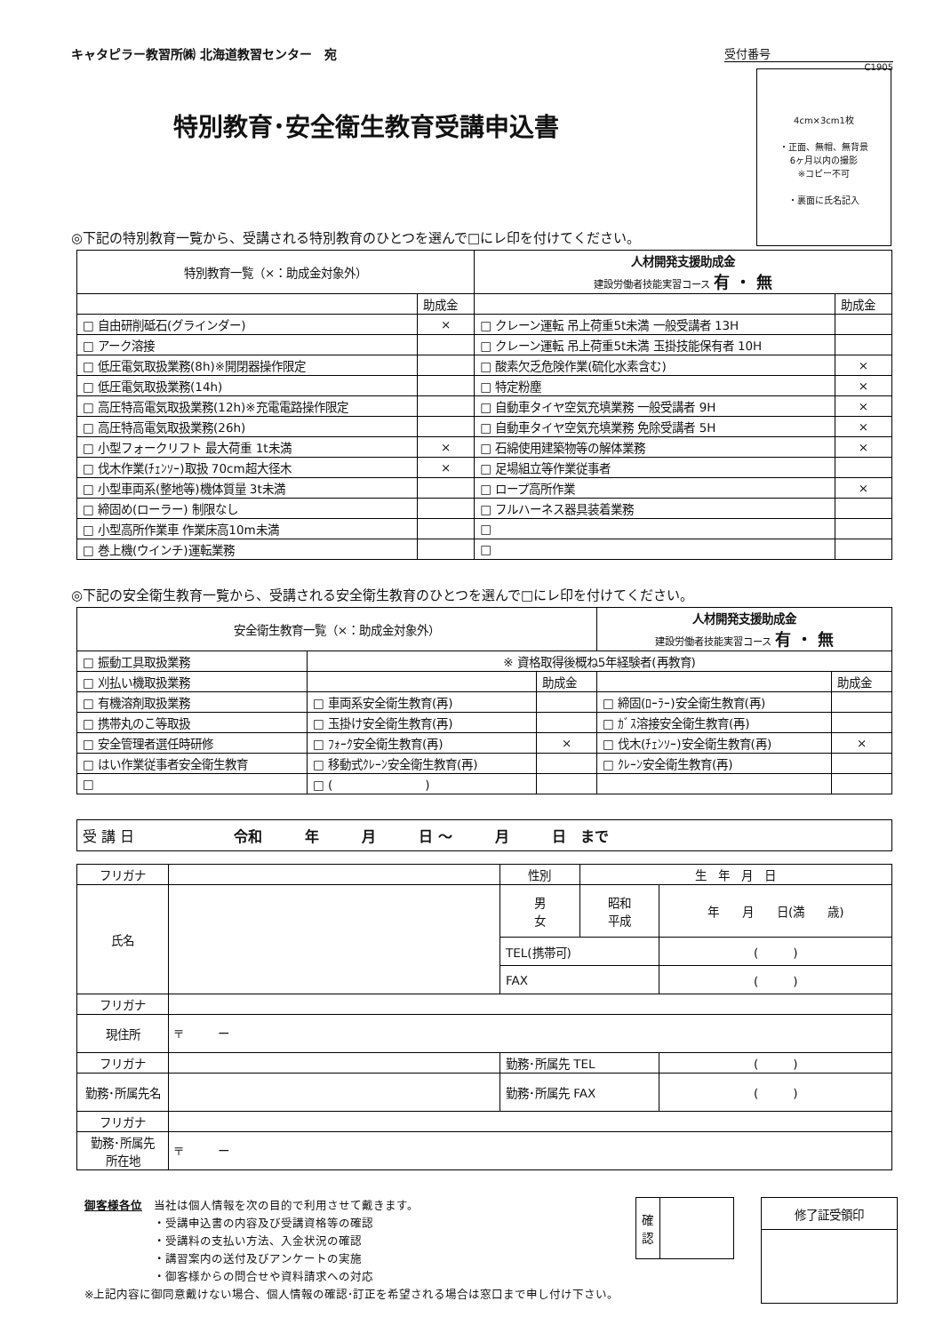キャタピラー教習所㈱ 北海道教習センター　宛
受付番号
C1905
4cm×3cm1枚
・正面、無帽、無背景
6ヶ月以内の撮影
※コピー不可
・裏面に氏名記入
特別教育･安全衛生教育受講申込書
◎下記の特別教育一覧から、受講される特別教育のひとつを選んで□にレ印を付けてください。
| 特別教育一覧（×：助成金対象外） | | 人材開発支援助成金 建設労働者技能実習コース 有 ・ 無 | |
| --- | --- | --- | --- |
| | 助成金 | | 助成金 |
| □ 自由研削砥石(グラインダー) | × | □ クレーン運転 吊上荷重5t未満 一般受講者 13H | |
| □ アーク溶接 | | □ クレーン運転 吊上荷重5t未満 玉掛技能保有者 10H | |
| □ 低圧電気取扱業務(8h)※開閉器操作限定 | | □ 酸素欠乏危険作業(硫化水素含む) | × |
| □ 低圧電気取扱業務(14h) | | □ 特定粉塵 | × |
| □ 高圧特高電気取扱業務(12h)※充電電路操作限定 | | □ 自動車タイヤ空気充填業務 一般受講者 9H | × |
| □ 高圧特高電気取扱業務(26h) | | □ 自動車タイヤ空気充填業務 免除受講者 5H | × |
| □ 小型フォークリフト 最大荷重 1t未満 | × | □ 石綿使用建築物等の解体業務 | × |
| □ 伐木作業(ﾁｪﾝｿｰ)取扱 70cm超大径木 | × | □ 足場組立等作業従事者 | |
| □ 小型車両系(整地等)機体質量 3t未満 | | □ ロープ高所作業 | × |
| □ 締固め(ローラー) 制限なし | | □ フルハーネス器具装着業務 | |
| □ 小型高所作業車 作業床高10m未満 | | □ | |
| □ 巻上機(ウインチ)運転業務 | | □ | |
◎下記の安全衛生教育一覧から、受講される安全衛生教育のひとつを選んで□にレ印を付けてください。
| 安全衛生教育一覧（×：助成金対象外） | | | 人材開発支援助成金 建設労働者技能実習コース 有 ・ 無 | |
| --- | --- | --- | --- | --- |
| □ 振動工具取扱業務 | ※ 資格取得後概ね5年経験者(再教育) | | | |
| □ 刈払い機取扱業務 | | 助成金 | | 助成金 |
| □ 有機溶剤取扱業務 | □ 車両系安全衛生教育(再) | | □ 締固(ﾛｰﾗｰ)安全衛生教育(再) | |
| □ 携帯丸のこ等取扱 | □ 玉掛け安全衛生教育(再) | | □ ｶﾞｽ溶接安全衛生教育(再) | |
| □ 安全管理者選任時研修 | □ ﾌｫｰｸ安全衛生教育(再) | × | □ 伐木(ﾁｪﾝｿｰ)安全衛生教育(再) | × |
| □ はい作業従事者安全衛生教育 | □ 移動式ｸﾚｰﾝ安全衛生教育(再) | | □ ｸﾚｰﾝ安全衛生教育(再) | |
| □ | □ ( ) | | | |
| 受 講 日 令和 年 月 日 ～ 月 日 まで |
| フリガナ | | 性別 | 生 年 月 日 | |
| 氏名 | | 男 女 | 昭和 平成 | 年 月 日(満 歳) |
| | | TEL(携帯可) | | ( ) |
| | | FAX | | ( ) |
| フリガナ | | | | |
| 現住所 | 〒 ー | | | |
| フリガナ | | 勤務･所属先 TEL | | ( ) |
| 勤務･所属先名 | | | | |
| | | 勤務･所属先 FAX | | ( ) |
| フリガナ | | | | |
| 勤務･所属先 所在地 | 〒 ー | | | |
御客様各位　当社は個人情報を次の目的で利用させて戴きます。
　　　　　　・受講申込書の内容及び受講資格等の確認
　　　　　　・受講料の支払い方法、入金状況の確認
　　　　　　・講習案内の送付及びアンケートの実施
　　　　　　・御客様からの問合せや資料請求への対応
※上記内容に御同意戴けない場合、個人情報の確認･訂正を希望される場合は窓口まで申し付け下さい。
| 確認 | |
| 修了証受領印 |